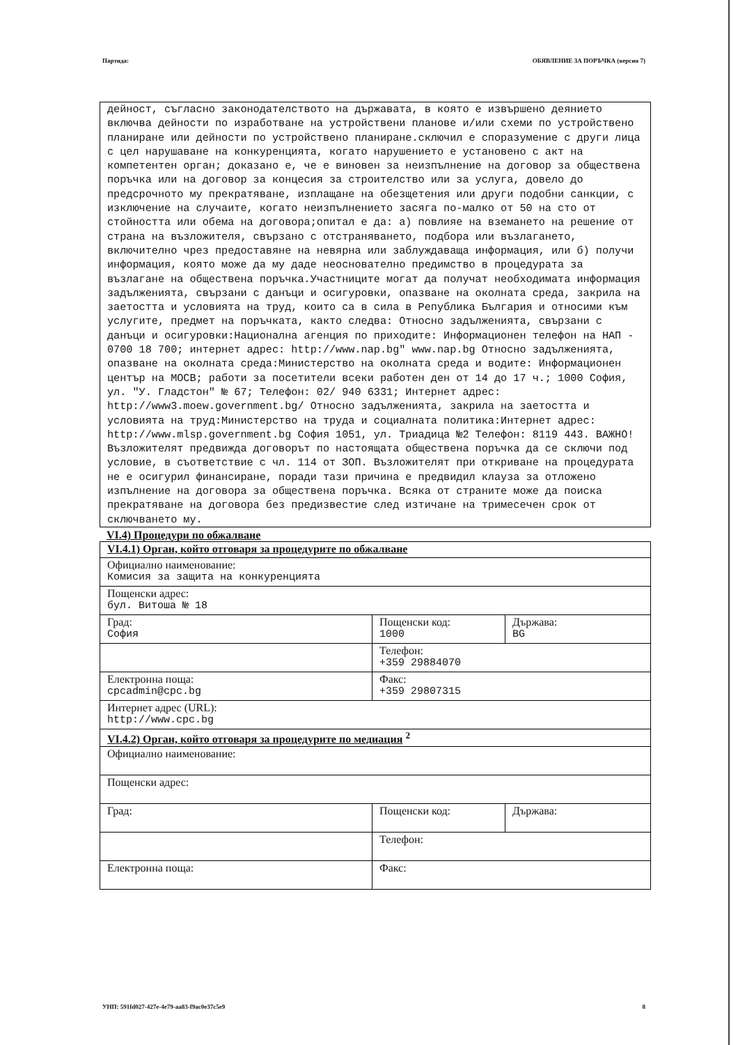Партида: ОБЯВЛЕНИЕ ЗА ПОРЪЧКА (версия 7)
дейност, съгласно законодателството на държавата, в която е извършено деянието включва дейности по изработване на устройствени планове и/или схеми по устройствено планиране или дейности по устройствено планиране.сключил е споразумение с други лица с цел нарушаване на конкуренцията, когато нарушението е установено с акт на компетентен орган; доказано е, че е виновен за неизпълнение на договор за обществена поръчка или на договор за концесия за строителство или за услуга, довело до предсрочното му прекратяване, изплащане на обезщетения или други подобни санкции, с изключение на случаите, когато неизпълнението засяга по-малко от 50 на сто от стойността или обема на договора;опитал е да: а) повлияе на вземането на решение от страна на възложителя, свързано с отстраняването, подбора или възлагането, включително чрез предоставяне на невярна или заблуждаваща информация, или б) получи информация, която може да му даде неоснователно предимство в процедурата за възлагане на обществена поръчка.Участниците могат да получат необходимата информация задълженията, свързани с данъци и осигуровки, опазване на околната среда, закрила на заетостта и условията на труд, които са в сила в Република България и относими към услугите, предмет на поръчката, както следва: Относно задълженията, свързани с данъци и осигуровки:Национална агенция по приходите: Информационен телефон на НАП - 0700 18 700; интернет адрес: http://www.nap.bg" www.nap.bg Относно задълженията, опазване на околната среда:Министерство на околната среда и водите: Информационен център на МОСВ; работи за посетители всеки работен ден от 14 до 17 ч.; 1000 София, ул. "У. Гладстон" № 67; Телефон: 02/ 940 6331; Интернет адрес: http://www3.moew.government.bg/ Относно задълженията, закрила на заетостта и условията на труд:Министерство на труда и социалната политика:Интернет адрес: http://www.mlsp.government.bg София 1051, ул. Триадица №2 Телефон: 8119 443. ВАЖНО! Възложителят предвижда договорът по настоящата обществена поръчка да се сключи под условие, в съответствие с чл. 114 от ЗОП. Възложителят при откриване на процедурата не е осигурил финансиране, поради тази причина е предвидил клауза за отложено изпълнение на договора за обществена поръчка. Всяка от страните може да поиска прекратяване на договора без предизвестие след изтичане на тримесечен срок от сключването му.
VI.4) Процедури по обжалване
| VI.4.1) Орган, който отговаря за процедурите по обжалване | | |
| Официално наименование: Комисия за защита на конкуренцията | | |
| Пощенски адрес: бул. Витоша № 18 | | |
| Град: София | Пощенски код: 1000 | Държава: BG |
| | Телефон: +359 29884070 | |
| Електронна поща: cpcadmin@cpc.bg | Факс: +359 29807315 | |
| Интернет адрес (URL): http://www.cpc.bg | | |
| VI.4.2) Орган, който отговаря за процедурите по медиация <sup>2</sup> | | |
| Официално наименование: | | |
| Пощенски адрес: | | |
| Град: | Пощенски код: | Държава: |
| | Телефон: | |
| Електронна поща: | Факс: | |
УНП: 591fd027-427e-4e79-aa83-f9ac0e37c5e9 8